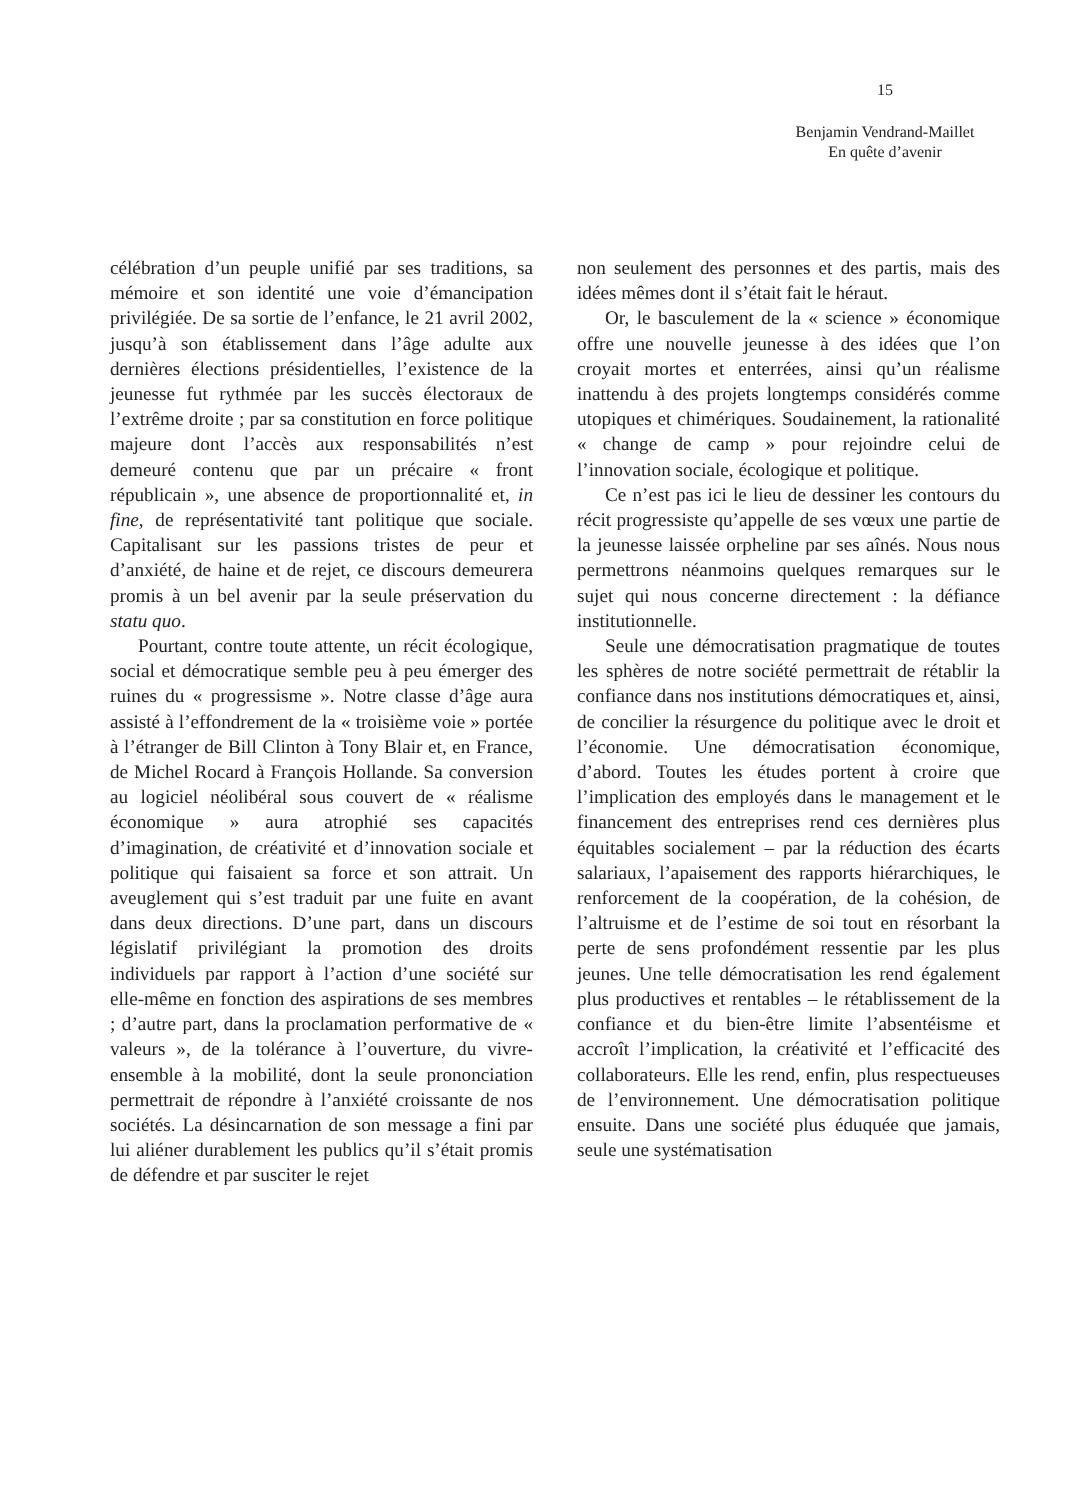15
Benjamin Vendrand-Maillet
En quête d’avenir
célébration d’un peuple unifié par ses traditions, sa mémoire et son identité une voie d’émancipation privilégiée. De sa sortie de l’enfance, le 21 avril 2002, jusqu’à son établissement dans l’âge adulte aux dernières élections présidentielles, l’existence de la jeunesse fut rythmée par les succès électoraux de l’extrême droite ; par sa constitution en force politique majeure dont l’accès aux responsabilités n’est demeuré contenu que par un précaire « front républicain », une absence de proportionnalité et, in fine, de représentativité tant politique que sociale. Capitalisant sur les passions tristes de peur et d’anxiété, de haine et de rejet, ce discours demeurera promis à un bel avenir par la seule préservation du statu quo.
Pourtant, contre toute attente, un récit écologique, social et démocratique semble peu à peu émerger des ruines du « progressisme ». Notre classe d’âge aura assisté à l’effondrement de la « troisième voie » portée à l’étranger de Bill Clinton à Tony Blair et, en France, de Michel Rocard à François Hollande. Sa conversion au logiciel néolibéral sous couvert de « réalisme économique » aura atrophié ses capacités d’imagination, de créativité et d’innovation sociale et politique qui faisaient sa force et son attrait. Un aveuglement qui s’est traduit par une fuite en avant dans deux directions. D’une part, dans un discours législatif privilégiant la promotion des droits individuels par rapport à l’action d’une société sur elle-même en fonction des aspirations de ses membres ; d’autre part, dans la proclamation performative de « valeurs », de la tolérance à l’ouverture, du vivre-ensemble à la mobilité, dont la seule prononciation permettrait de répondre à l’anxiété croissante de nos sociétés. La désincarnation de son message a fini par lui aliéner durablement les publics qu’il s’était promis de défendre et par susciter le rejet
non seulement des personnes et des partis, mais des idées mêmes dont il s’était fait le héraut.
Or, le basculement de la « science » économique offre une nouvelle jeunesse à des idées que l’on croyait mortes et enterrées, ainsi qu’un réalisme inattendu à des projets longtemps considérés comme utopiques et chimériques. Soudainement, la rationalité « change de camp » pour rejoindre celui de l’innovation sociale, écologique et politique.
Ce n’est pas ici le lieu de dessiner les contours du récit progressiste qu’appelle de ses vœux une partie de la jeunesse laissée orpheline par ses aînés. Nous nous permettrons néanmoins quelques remarques sur le sujet qui nous concerne directement : la défiance institutionnelle.
Seule une démocratisation pragmatique de toutes les sphères de notre société permettrait de rétablir la confiance dans nos institutions démocratiques et, ainsi, de concilier la résurgence du politique avec le droit et l’économie. Une démocratisation économique, d’abord. Toutes les études portent à croire que l’implication des employés dans le management et le financement des entreprises rend ces dernières plus équitables socialement – par la réduction des écarts salariaux, l’apaisement des rapports hiérarchiques, le renforcement de la coopération, de la cohésion, de l’altruisme et de l’estime de soi tout en résorbant la perte de sens profondément ressentie par les plus jeunes. Une telle démocratisation les rend également plus productives et rentables – le rétablissement de la confiance et du bien-être limite l’absentéisme et accroît l’implication, la créativité et l’efficacité des collaborateurs. Elle les rend, enfin, plus respectueuses de l’environnement. Une démocratisation politique ensuite. Dans une société plus éduquée que jamais, seule une systématisation